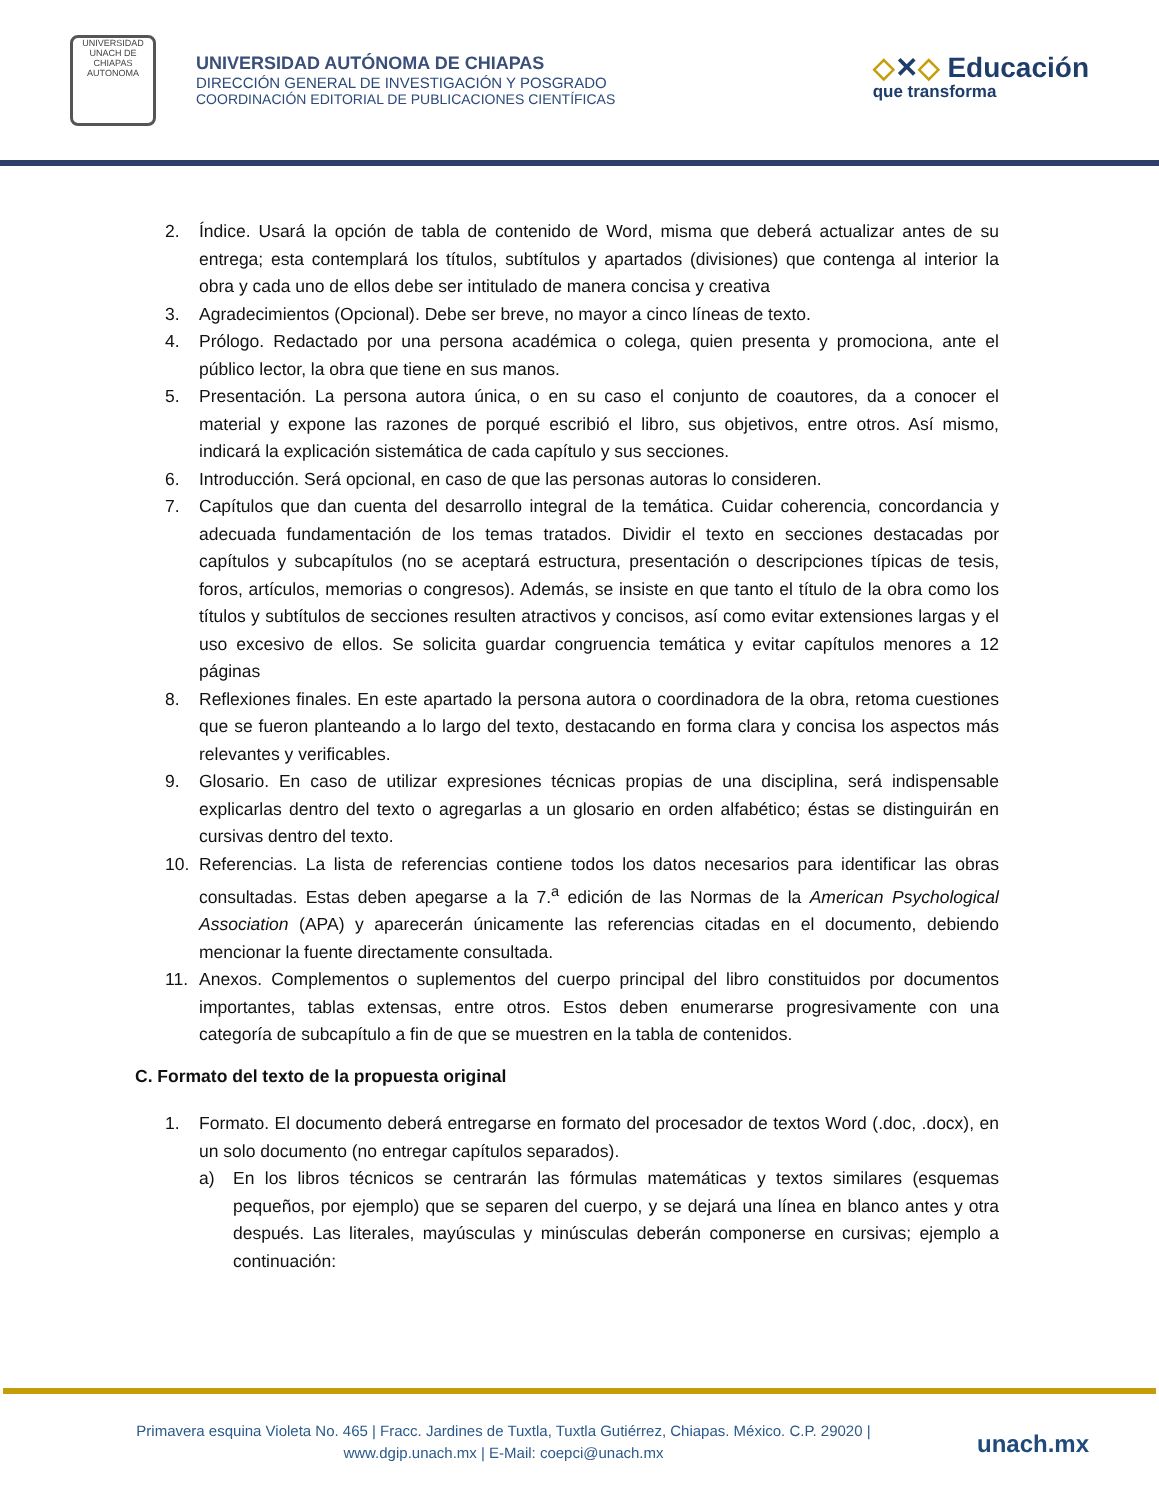UNIVERSIDAD UNACH DE CHIAPAS AUTONOMA
UNIVERSIDAD AUTÓNOMA DE CHIAPAS
DIRECCIÓN GENERAL DE INVESTIGACIÓN Y POSGRADO
COORDINACIÓN EDITORIAL DE PUBLICACIONES CIENTÍFICAS
◇✕◇ Educación
que transforma
2. Índice. Usará la opción de tabla de contenido de Word, misma que deberá actualizar antes de su entrega; esta contemplará los títulos, subtítulos y apartados (divisiones) que contenga al interior la obra y cada uno de ellos debe ser intitulado de manera concisa y creativa
3. Agradecimientos (Opcional). Debe ser breve, no mayor a cinco líneas de texto.
4. Prólogo. Redactado por una persona académica o colega, quien presenta y promociona, ante el público lector, la obra que tiene en sus manos.
5. Presentación. La persona autora única, o en su caso el conjunto de coautores, da a conocer el material y expone las razones de porqué escribió el libro, sus objetivos, entre otros. Así mismo, indicará la explicación sistemática de cada capítulo y sus secciones.
6. Introducción. Será opcional, en caso de que las personas autoras lo consideren.
7. Capítulos que dan cuenta del desarrollo integral de la temática. Cuidar coherencia, concordancia y adecuada fundamentación de los temas tratados. Dividir el texto en secciones destacadas por capítulos y subcapítulos (no se aceptará estructura, presentación o descripciones típicas de tesis, foros, artículos, memorias o congresos). Además, se insiste en que tanto el título de la obra como los títulos y subtítulos de secciones resulten atractivos y concisos, así como evitar extensiones largas y el uso excesivo de ellos. Se solicita guardar congruencia temática y evitar capítulos menores a 12 páginas
8. Reflexiones finales. En este apartado la persona autora o coordinadora de la obra, retoma cuestiones que se fueron planteando a lo largo del texto, destacando en forma clara y concisa los aspectos más relevantes y verificables.
9. Glosario. En caso de utilizar expresiones técnicas propias de una disciplina, será indispensable explicarlas dentro del texto o agregarlas a un glosario en orden alfabético; éstas se distinguirán en cursivas dentro del texto.
10. Referencias. La lista de referencias contiene todos los datos necesarios para identificar las obras consultadas. Estas deben apegarse a la 7.<sup>a</sup> edición de las Normas de la American Psychological Association (APA) y aparecerán únicamente las referencias citadas en el documento, debiendo mencionar la fuente directamente consultada.
11. Anexos. Complementos o suplementos del cuerpo principal del libro constituidos por documentos importantes, tablas extensas, entre otros. Estos deben enumerarse progresivamente con una categoría de subcapítulo a fin de que se muestren en la tabla de contenidos.
C. Formato del texto de la propuesta original
1. Formato. El documento deberá entregarse en formato del procesador de textos Word (.doc, .docx), en un solo documento (no entregar capítulos separados).
a) En los libros técnicos se centrarán las fórmulas matemáticas y textos similares (esquemas pequeños, por ejemplo) que se separen del cuerpo, y se dejará una línea en blanco antes y otra después. Las literales, mayúsculas y minúsculas deberán componerse en cursivas; ejemplo a continuación:
Primavera esquina Violeta No. 465 | Fracc. Jardines de Tuxtla, Tuxtla Gutiérrez, Chiapas. México. C.P. 29020 |
www.dgip.unach.mx | E-Mail: coepci@unach.mx
unach.mx